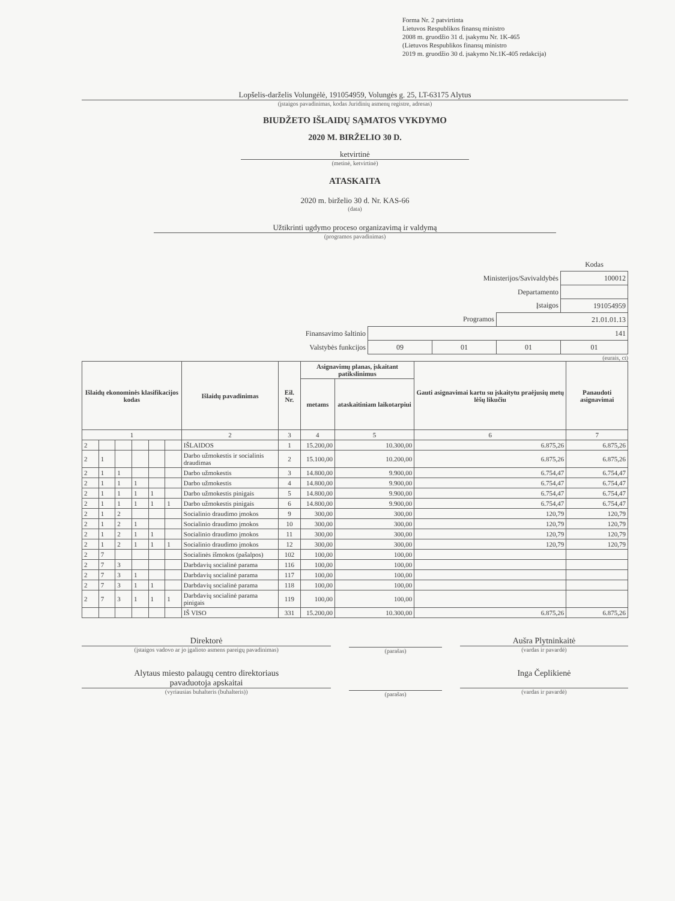Forma Nr. 2 patvirtinta
Lietuvos Respublikos finansų ministro
2008 m. gruodžio 31 d. įsakymu Nr. 1K-465
(Lietuvos Respublikos finansų ministro
2019 m. gruodžio 30 d. įsakymo Nr.1K-405 redakcija)
Lopšelis-darželis Volungėlė, 191054959, Volungės g. 25, LT-63175 Alytus
(įstaigos pavadinimas, kodas Juridinių asmenų registre, adresas)
BIUDŽETO IŠLAIDŲ SĄMATOS VYKDYMO
2020 M. BIRŽELIO 30 D.
ketvirtinė
(metinė, ketvirtinė)
ATASKAITA
2020 m. birželio 30 d. Nr. KAS-66
(data)
Užtikrinti ugdymo proceso organizavimą ir valdymą
(programos pavadinimas)
| | | | | Kodas |
| Ministerijos/Savivaldybės | | | | 100012 |
| Departamento | | | | |
| Įstaigos | | | | 191054959 |
| Programos | | | 21.01.01.13 | |
| Finansavimo šaltinio | 141 | | | |
| Valstybės funkcijos | 09 | 01 | 01 | 01 |
(eurais, ct)
| Išlaidų ekonominės klasifikacijos kodas | | | | | | Išlaidų pavadinimas | Eil. Nr. | Asignavimų planas, įskaitant patikslinimus | | Gauti asignavimai kartu su įskaitytu praėjusių metų lėšų likučiu | Panaudoti asignavimai |
| --- | --- | --- | --- | --- | --- | --- | --- | --- | --- | --- | --- |
| | | | | | | | | metams | ataskaitiniam laikotarpiui | | |
| 1 | | | | | | 2 | 3 | 4 | 5 | 6 | 7 |
| 2 | | | | | | IŠLAIDOS | 1 | 15.200,00 | 10.300,00 | 6.875,26 | 6.875,26 |
| 2 | 1 | | | | | Darbo užmokestis ir socialinis draudimas | 2 | 15.100,00 | 10.200,00 | 6.875,26 | 6.875,26 |
| 2 | 1 | 1 | | | | Darbo užmokestis | 3 | 14.800,00 | 9.900,00 | 6.754,47 | 6.754,47 |
| 2 | 1 | 1 | 1 | | | Darbo užmokestis | 4 | 14.800,00 | 9.900,00 | 6.754,47 | 6.754,47 |
| 2 | 1 | 1 | 1 | 1 | | Darbo užmokestis pinigais | 5 | 14.800,00 | 9.900,00 | 6.754,47 | 6.754,47 |
| 2 | 1 | 1 | 1 | 1 | 1 | Darbo užmokestis pinigais | 6 | 14.800,00 | 9.900,00 | 6.754,47 | 6.754,47 |
| 2 | 1 | 2 | | | | Socialinio draudimo įmokos | 9 | 300,00 | 300,00 | 120,79 | 120,79 |
| 2 | 1 | 2 | 1 | | | Socialinio draudimo įmokos | 10 | 300,00 | 300,00 | 120,79 | 120,79 |
| 2 | 1 | 2 | 1 | 1 | | Socialinio draudimo įmokos | 11 | 300,00 | 300,00 | 120,79 | 120,79 |
| 2 | 1 | 2 | 1 | 1 | 1 | Socialinio draudimo įmokos | 12 | 300,00 | 300,00 | 120,79 | 120,79 |
| 2 | 7 | | | | | Socialinės išmokos (pašalpos) | 102 | 100,00 | 100,00 | | |
| 2 | 7 | 3 | | | | Darbdavių socialinė parama | 116 | 100,00 | 100,00 | | |
| 2 | 7 | 3 | 1 | | | Darbdavių socialinė parama | 117 | 100,00 | 100,00 | | |
| 2 | 7 | 3 | 1 | 1 | | Darbdavių socialinė parama | 118 | 100,00 | 100,00 | | |
| 2 | 7 | 3 | 1 | 1 | 1 | Darbdavių socialinė parama pinigais | 119 | 100,00 | 100,00 | | |
| | | | | | | IŠ VISO | 331 | 15.200,00 | 10.300,00 | 6.875,26 | 6.875,26 |
Direktorė
(įstaigos vadovo ar jo įgalioto asmens pareigų pavadinimas)
(parašas)
Aušra Plytninkaitė
(vardas ir pavardė)
Alytaus miesto palaugų centro direktoriaus
pavaduotoja apskaitai
(vyriausias buhalteris (buhalteris))
(parašas)
Inga Čeplikienė
(vardas ir pavardė)